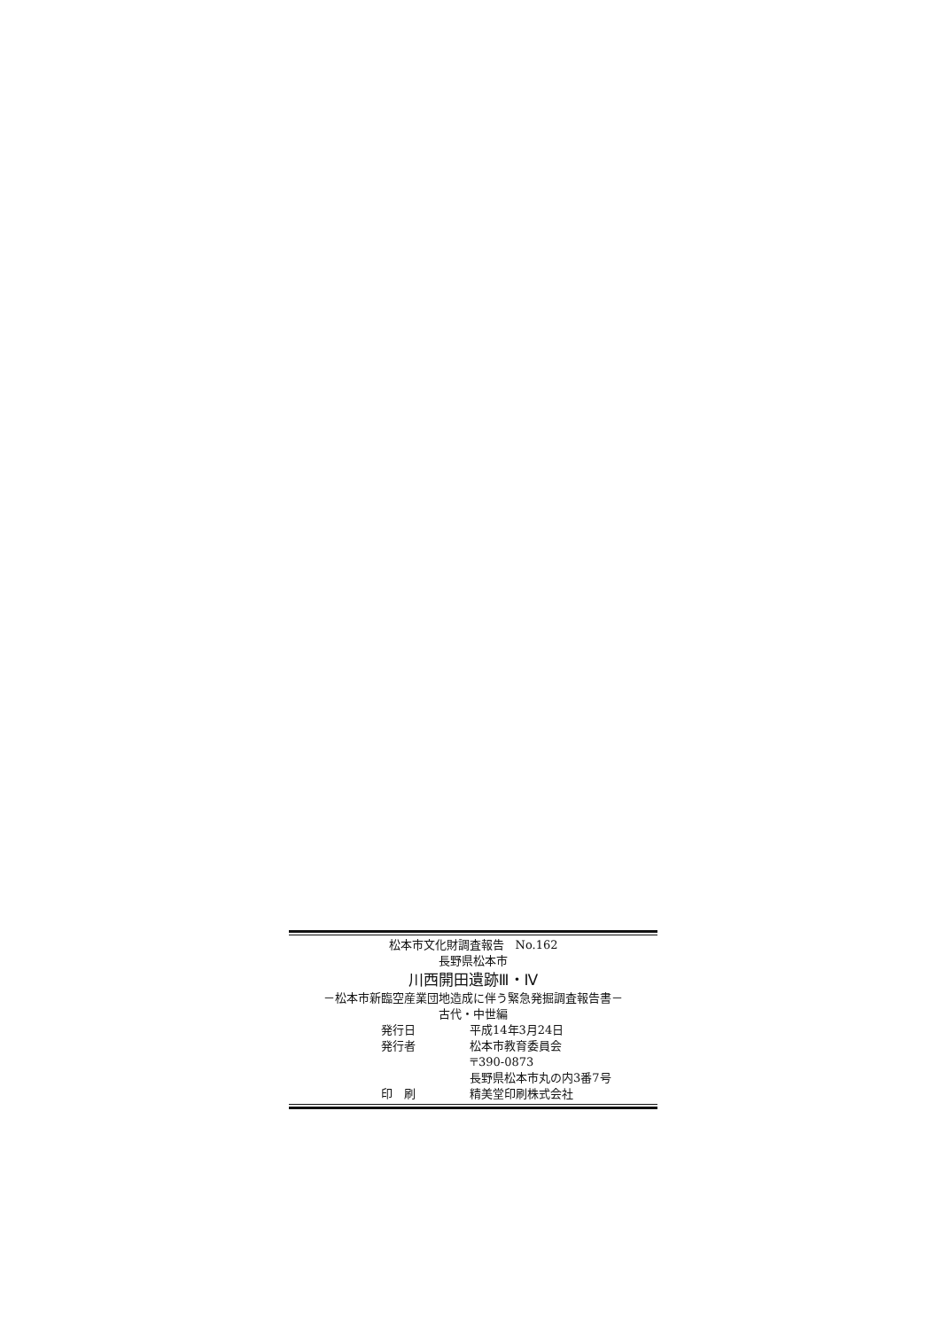松本市文化財調査報告　No.162
長野県松本市
川西開田遺跡Ⅲ・Ⅳ
－松本市新臨空産業団地造成に伴う緊急発掘調査報告書－
古代・中世編
発行日 平成14年3月24日
発行者 松本市教育委員会
〒390-0873
長野県松本市丸の内3番7号
印　刷 精美堂印刷株式会社